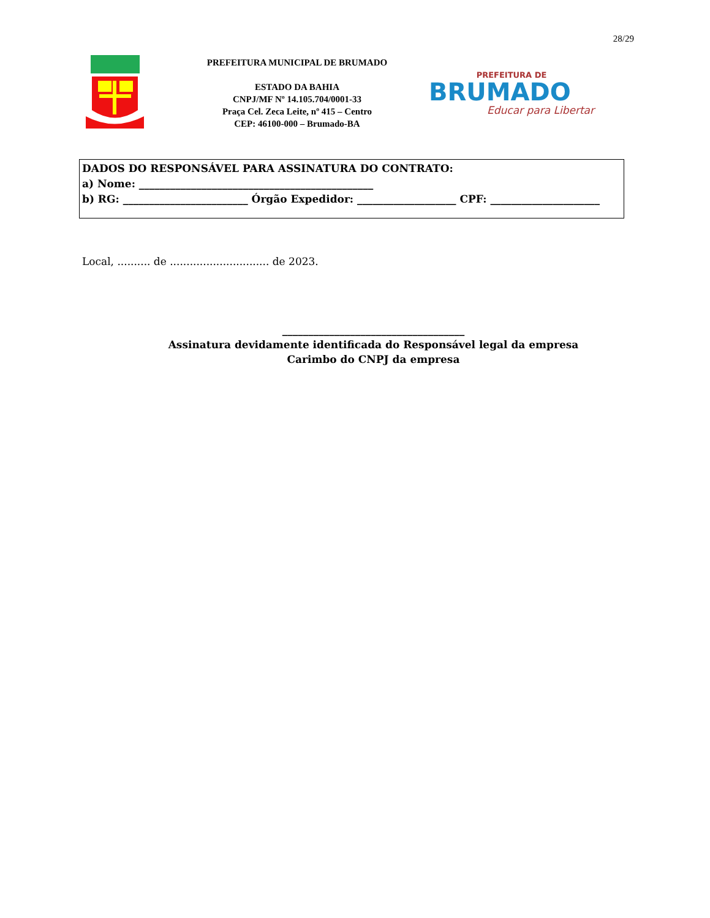28/29
PREFEITURA MUNICIPAL DE BRUMADO
ESTADO DA BAHIA
CNPJ/MF Nº 14.105.704/0001-33
Praça Cel. Zeca Leite, nº 415 – Centro
CEP: 46100-000 – Brumado-BA
PREFEITURA DE
BRUMADO
Educar para Libertar
DADOS DO RESPONSÁVEL PARA ASSINATURA DO CONTRATO:
a) Nome: _____________________________________________
b) RG: ________________________ Órgão Expedidor: ___________________ CPF: _____________________
Local, .......... de .............................. de 2023.
___________________________________
Assinatura devidamente identificada do Responsável legal da empresa
Carimbo do CNPJ da empresa